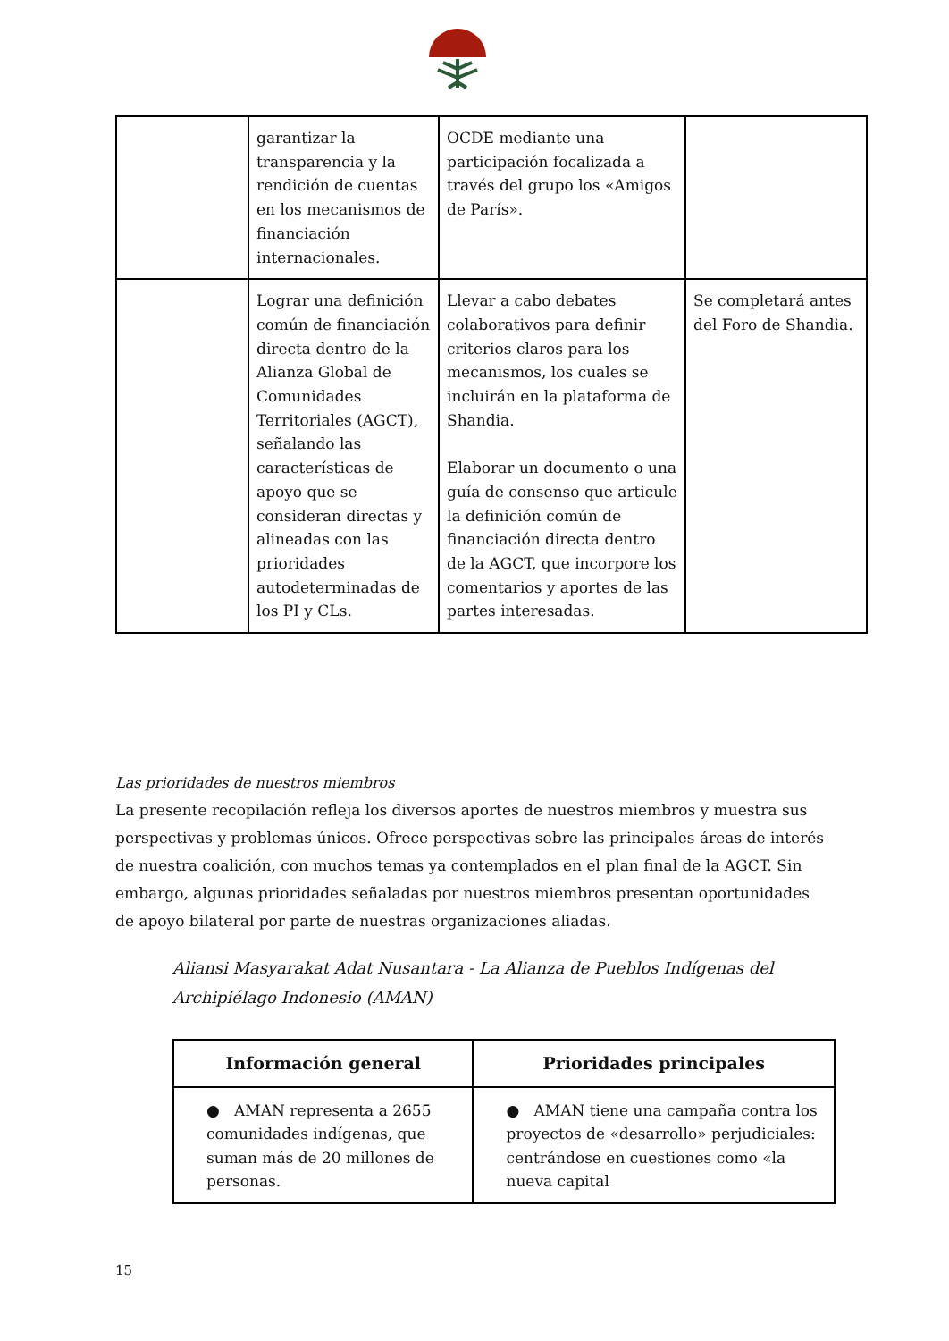| | garantizar la transparencia y la rendición de cuentas en los mecanismos de financiación internacionales. | OCDE mediante una participación focalizada a través del grupo los «Amigos de París». | |
| | Lograr una definición común de financiación directa dentro de la Alianza Global de Comunidades Territoriales (AGCT), señalando las características de apoyo que se consideran directas y alineadas con las prioridades autodeterminadas de los PI y CLs. | Llevar a cabo debates colaborativos para definir criterios claros para los mecanismos, los cuales se incluirán en la plataforma de Shandia. Elaborar un documento o una guía de consenso que articule la definición común de financiación directa dentro de la AGCT, que incorpore los comentarios y aportes de las partes interesadas. | Se completará antes del Foro de Shandia. |
Las prioridades de nuestros miembros
La presente recopilación refleja los diversos aportes de nuestros miembros y muestra sus perspectivas y problemas únicos. Ofrece perspectivas sobre las principales áreas de interés de nuestra coalición, con muchos temas ya contemplados en el plan final de la AGCT. Sin embargo, algunas prioridades señaladas por nuestros miembros presentan oportunidades de apoyo bilateral por parte de nuestras organizaciones aliadas.
Aliansi Masyarakat Adat Nusantara - La Alianza de Pueblos Indígenas del Archipiélago Indonesio (AMAN)
| Información general | Prioridades principales |
| --- | --- |
| ● AMAN representa a 2655 comunidades indígenas, que suman más de 20 millones de personas. | ● AMAN tiene una campaña contra los proyectos de «desarrollo» perjudiciales: centrándose en cuestiones como «la nueva capital |
15